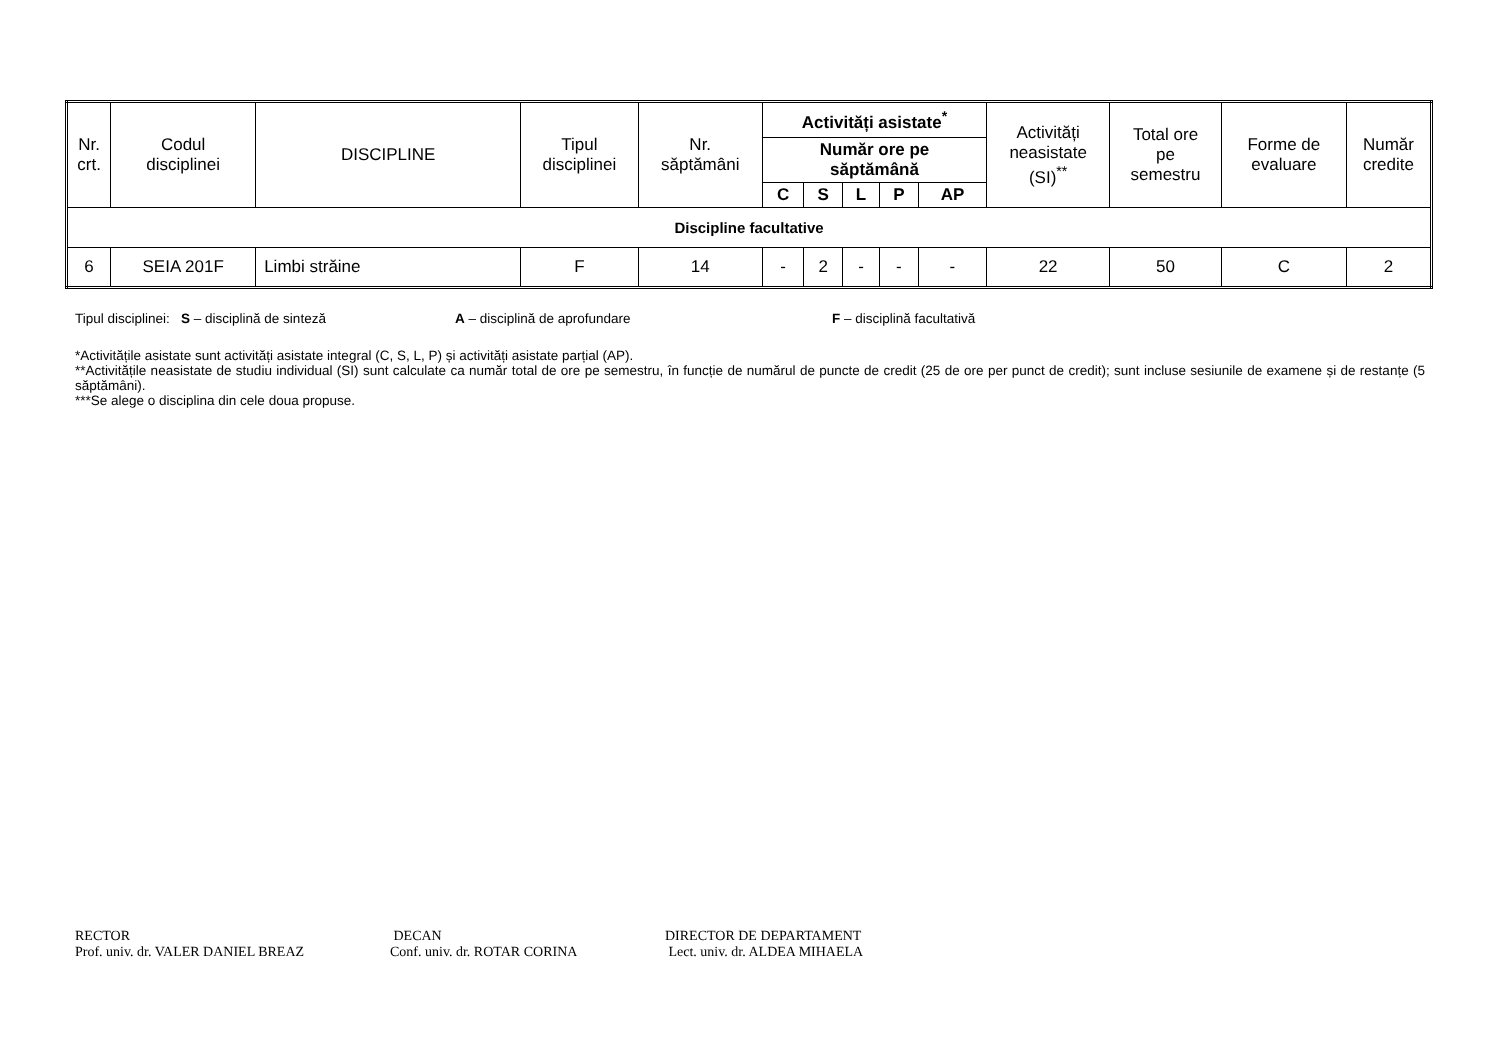| Nr. crt. | Codul disciplinei | DISCIPLINE | Tipul disciplinei | Nr. săptămâni | Activități asistate<sup>*</sup> | | | | | Activități neasistate (SI)<sup>**</sup> | Total ore pe semestru | Forme de evaluare | Număr credite |
| --- | --- | --- | --- | --- | --- | --- | --- | --- | --- | --- | --- | --- | --- |
| | | | | | Număr ore pe săptămână | | | | | | | | |
| | | | | | C | S | L | P | AP | | | | |
| Discipline facultative | | | | | | | | | | | | | |
| 6 | SEIA 201F | Limbi străine | F | 14 | - | 2 | - | - | - | 22 | 50 | C | 2 |
Tipul disciplinei: S – disciplină de sinteză A – disciplină de aprofundare F – disciplină facultativă
*Activitățile asistate sunt activități asistate integral (C, S, L, P) și activități asistate parțial (AP).
**Activitățile neasistate de studiu individual (SI) sunt calculate ca număr total de ore pe semestru, în funcție de numărul de puncte de credit (25 de ore per punct de credit); sunt incluse sesiunile de examene și de restanțe (5 săptămâni).
***Se alege o disciplina din cele doua propuse.
RECTOR
Prof. univ. dr. VALER DANIEL BREAZ
DECAN
Conf. univ. dr. ROTAR CORINA
DIRECTOR DE DEPARTAMENT
Lect. univ. dr. ALDEA MIHAELA